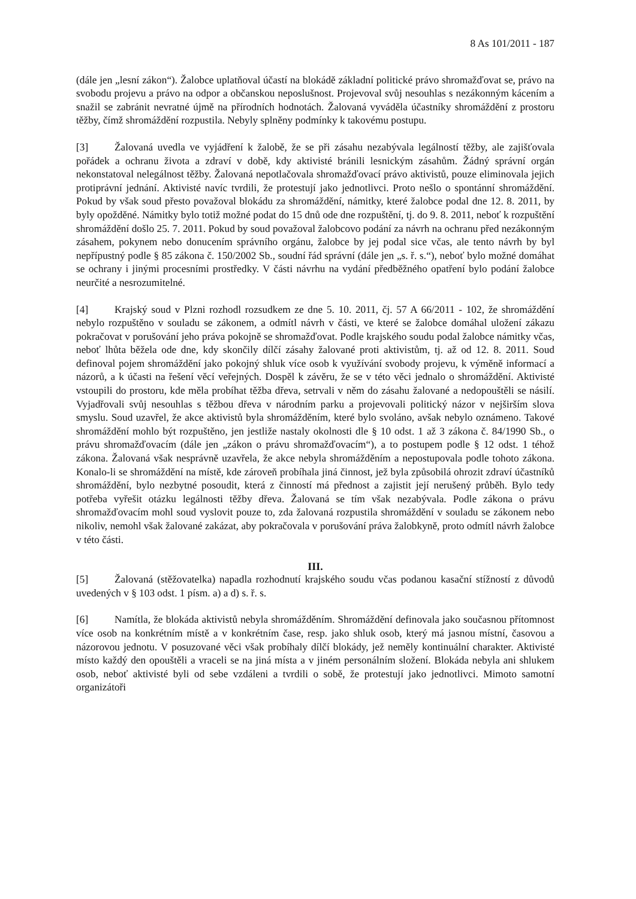8 As 101/2011 - 187
(dále jen „lesní zákon“). Žalobce uplatňoval účastí na blokádě základní politické právo shromažďovat se, právo na svobodu projevu a právo na odpor a občanskou neposlušnost. Projevoval svůj nesouhlas s nezákonným kácením a snažil se zabránit nevratné újmě na přírodních hodnotách. Žalovaná vyváděla účastníky shromáždění z prostoru těžby, čímž shromáždění rozpustila. Nebyly splněny podmínky k takovému postupu.
[3] Žalovaná uvedla ve vyjádření k žalobě, že se při zásahu nezabývala legálností těžby, ale zajišťovala pořádek a ochranu života a zdraví v době, kdy aktivisté bránili lesnickým zásahům. Žádný správní orgán nekonstatoval nelegálnost těžby. Žalovaná nepotlačovala shromažďovací právo aktivistů, pouze eliminovala jejich protiprávní jednání. Aktivisté navíc tvrdili, že protestují jako jednotlivci. Proto nešlo o spontánní shromáždění. Pokud by však soud přesto považoval blokádu za shromáždění, námitky, které žalobce podal dne 12. 8. 2011, by byly opožděné. Námitky bylo totiž možné podat do 15 dnů ode dne rozpuštění, tj. do 9. 8. 2011, neboť k rozpuštění shromáždění došlo 25. 7. 2011. Pokud by soud považoval žalobcovo podání za návrh na ochranu před nezákonným zásahem, pokynem nebo donucením správního orgánu, žalobce by jej podal sice včas, ale tento návrh by byl nepřípustný podle § 85 zákona č. 150/2002 Sb., soudní řád správní (dále jen „s. ř. s.“), neboť bylo možné domáhat se ochrany i jinými procesními prostředky. V části návrhu na vydání předběžného opatření bylo podání žalobce neurčité a nesrozumitelné.
[4] Krajský soud v Plzni rozhodl rozsudkem ze dne 5. 10. 2011, čj. 57 A 66/2011 - 102, že shromáždění nebylo rozpuštěno v souladu se zákonem, a odmítl návrh v části, ve které se žalobce domáhal uložení zákazu pokračovat v porušování jeho práva pokojně se shromažďovat. Podle krajského soudu podal žalobce námitky včas, neboť lhůta běžela ode dne, kdy skončily dílčí zásahy žalované proti aktivistům, tj. až od 12. 8. 2011. Soud definoval pojem shromáždění jako pokojný shluk více osob k využívání svobody projevu, k výměně informací a názorů, a k účasti na řešení věcí veřejných. Dospěl k závěru, že se v této věci jednalo o shromáždění. Aktivisté vstoupili do prostoru, kde měla probíhat těžba dřeva, setrvali v něm do zásahu žalované a nedopouštěli se násilí. Vyjadřovali svůj nesouhlas s těžbou dřeva v národním parku a projevovali politický názor v nejširším slova smyslu. Soud uzavřel, že akce aktivistů byla shromážděním, které bylo svoláno, avšak nebylo oznámeno. Takové shromáždění mohlo být rozpuštěno, jen jestliže nastaly okolnosti dle § 10 odst. 1 až 3 zákona č. 84/1990 Sb., o právu shromažďovacím (dále jen „zákon o právu shromažďovacím“), a to postupem podle § 12 odst. 1 téhož zákona. Žalovaná však nesprávně uzavřela, že akce nebyla shromážděním a nepostupovala podle tohoto zákona. Konalo-li se shromáždění na místě, kde zároveň probíhala jiná činnost, jež byla způsobilá ohrozit zdraví účastníků shromáždění, bylo nezbytné posoudit, která z činností má přednost a zajistit její nerušený průběh. Bylo tedy potřeba vyřešit otázku legálnosti těžby dřeva. Žalovaná se tím však nezabývala. Podle zákona o právu shromažďovacím mohl soud vyslovit pouze to, zda žalovaná rozpustila shromáždění v souladu se zákonem nebo nikoliv, nemohl však žalované zakázat, aby pokračovala v porušování práva žalobkyně, proto odmítl návrh žalobce v této části.
III.
[5] Žalovaná (stěžovatelka) napadla rozhodnutí krajského soudu včas podanou kasační stížností z důvodů uvedených v § 103 odst. 1 písm. a) a d) s. ř. s.
[6] Namítla, že blokáda aktivistů nebyla shromážděním. Shromáždění definovala jako současnou přítomnost více osob na konkrétním místě a v konkrétním čase, resp. jako shluk osob, který má jasnou místní, časovou a názorovou jednotu. V posuzované věci však probíhaly dílčí blokády, jež neměly kontinuální charakter. Aktivisté místo každý den opouštěli a vraceli se na jiná místa a v jiném personálním složení. Blokáda nebyla ani shlukem osob, neboť aktivisté byli od sebe vzdáleni a tvrdili o sobě, že protestují jako jednotlivci. Mimoto samotní organizátoři